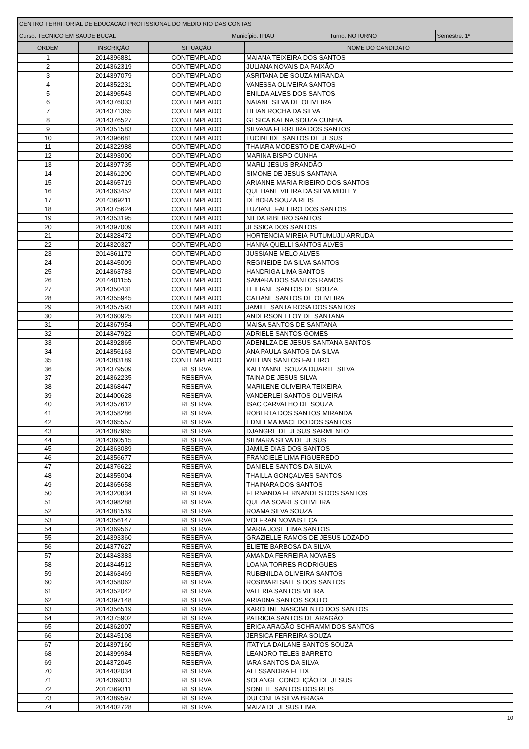| CENTRO TERRITORIAL DE EDUCACAO PROFISSIONAL DO MEDIO RIO DAS CONTAS | | | |
| Curso: TECNICO EM SAUDE BUCAL | Município: IPIAU | Turno: NOTURNO | Semestre: 1º |
| ORDEM | INSCRIÇÃO | SITUAÇÃO | NOME DO CANDIDATO |
| --- | --- | --- | --- |
| 1 | 2014396881 | CONTEMPLADO | MAIANA TEIXEIRA DOS SANTOS |
| 2 | 2014362319 | CONTEMPLADO | JULIANA NOVAIS DA PAIXÃO |
| 3 | 2014397079 | CONTEMPLADO | ASRITANA DE SOUZA MIRANDA |
| 4 | 2014352231 | CONTEMPLADO | VANESSA OLIVEIRA SANTOS |
| 5 | 2014396543 | CONTEMPLADO | ENILDA ALVES DOS SANTOS |
| 6 | 2014376033 | CONTEMPLADO | NAIANE SILVA DE OLIVEIRA |
| 7 | 2014371365 | CONTEMPLADO | LILIAN ROCHA DA SILVA |
| 8 | 2014376527 | CONTEMPLADO | GESICA KAENA SOUZA CUNHA |
| 9 | 2014351583 | CONTEMPLADO | SILVANA FERREIRA DOS SANTOS |
| 10 | 2014396681 | CONTEMPLADO | LUCINEIDE SANTOS DE JESUS |
| 11 | 2014322988 | CONTEMPLADO | THAIARA MODESTO DE CARVALHO |
| 12 | 2014393000 | CONTEMPLADO | MARINA BISPO CUNHA |
| 13 | 2014397735 | CONTEMPLADO | MARLI JESUS BRANDÃO |
| 14 | 2014361200 | CONTEMPLADO | SIMONE DE JESUS SANTANA |
| 15 | 2014365719 | CONTEMPLADO | ARIANNE MARIA RIBEIRO DOS SANTOS |
| 16 | 2014363452 | CONTEMPLADO | QUELIANE VIEIRA DA SILVA MIDLEY |
| 17 | 2014369211 | CONTEMPLADO | DÉBORA SOUZA REIS |
| 18 | 2014375624 | CONTEMPLADO | LUZIANE FALEIRO DOS SANTOS |
| 19 | 2014353195 | CONTEMPLADO | NILDA RIBEIRO SANTOS |
| 20 | 2014397009 | CONTEMPLADO | JESSICA DOS SANTOS |
| 21 | 2014328472 | CONTEMPLADO | HORTENCIA MIREIA PUTUMUJU ARRUDA |
| 22 | 2014320327 | CONTEMPLADO | HANNA QUELLI SANTOS ALVES |
| 23 | 2014361172 | CONTEMPLADO | JUSSIANE MELO ALVES |
| 24 | 2014345009 | CONTEMPLADO | REGINEIDE DA SILVA SANTOS |
| 25 | 2014363783 | CONTEMPLADO | HANDRIGA LIMA SANTOS |
| 26 | 2014401155 | CONTEMPLADO | SAMARA DOS SANTOS RAMOS |
| 27 | 2014350431 | CONTEMPLADO | LEILIANE SANTOS DE SOUZA |
| 28 | 2014355945 | CONTEMPLADO | CATIANE SANTOS DE OLIVEIRA |
| 29 | 2014357593 | CONTEMPLADO | JAMILE SANTA ROSA DOS SANTOS |
| 30 | 2014360925 | CONTEMPLADO | ANDERSON ELOY DE SANTANA |
| 31 | 2014367954 | CONTEMPLADO | MAISA SANTOS DE SANTANA |
| 32 | 2014347922 | CONTEMPLADO | ADRIELE SANTOS GOMES |
| 33 | 2014392865 | CONTEMPLADO | ADENILZA DE JESUS SANTANA SANTOS |
| 34 | 2014356163 | CONTEMPLADO | ANA PAULA SANTOS DA SILVA |
| 35 | 2014383189 | CONTEMPLADO | WILLIAN SANTOS FALEIRO |
| 36 | 2014379509 | RESERVA | KALLYANNE SOUZA DUARTE SILVA |
| 37 | 2014362235 | RESERVA | TAINA DE JESUS SILVA |
| 38 | 2014368447 | RESERVA | MARILENE OLIVEIRA TEIXEIRA |
| 39 | 2014400628 | RESERVA | VANDERLEI SANTOS OLIVEIRA |
| 40 | 2014357612 | RESERVA | ISAC CARVALHO DE SOUZA |
| 41 | 2014358286 | RESERVA | ROBERTA DOS SANTOS MIRANDA |
| 42 | 2014365557 | RESERVA | EDNELMA MACEDO DOS SANTOS |
| 43 | 2014387965 | RESERVA | DJANGRE DE JESUS SARMENTO |
| 44 | 2014360515 | RESERVA | SILMARA SILVA DE JESUS |
| 45 | 2014363089 | RESERVA | JAMILE DIAS DOS SANTOS |
| 46 | 2014356677 | RESERVA | FRANCIELE LIMA FIGUEREDO |
| 47 | 2014376622 | RESERVA | DANIELE SANTOS DA SILVA |
| 48 | 2014355004 | RESERVA | THAILLA GONÇALVES SANTOS |
| 49 | 2014365658 | RESERVA | THAINARA DOS SANTOS |
| 50 | 2014320834 | RESERVA | FERNANDA FERNANDES DOS SANTOS |
| 51 | 2014398288 | RESERVA | QUEZIA SOARES OLIVEIRA |
| 52 | 2014381519 | RESERVA | ROAMA SILVA SOUZA |
| 53 | 2014356147 | RESERVA | VOLFRAN NOVAIS EÇA |
| 54 | 2014369567 | RESERVA | MARIA JOSE LIMA SANTOS |
| 55 | 2014393360 | RESERVA | GRAZIELLE RAMOS DE JESUS LOZADO |
| 56 | 2014377627 | RESERVA | ELIETE BARBOSA DA SILVA |
| 57 | 2014348383 | RESERVA | AMANDA FERREIRA NOVAES |
| 58 | 2014344512 | RESERVA | LOANA TORRES RODRIGUES |
| 59 | 2014363469 | RESERVA | RUBENILDA OLIVEIRA SANTOS |
| 60 | 2014358062 | RESERVA | ROSIMARI SALES DOS SANTOS |
| 61 | 2014352042 | RESERVA | VALERIA SANTOS VIEIRA |
| 62 | 2014397148 | RESERVA | ARIADNA SANTOS SOUTO |
| 63 | 2014356519 | RESERVA | KAROLINE NASCIMENTO DOS SANTOS |
| 64 | 2014375902 | RESERVA | PATRICIA SANTOS DE ARAGÃO |
| 65 | 2014362007 | RESERVA | ERICA ARAGÃO SCHRAMM DOS SANTOS |
| 66 | 2014345108 | RESERVA | JERSICA FERREIRA SOUZA |
| 67 | 2014397160 | RESERVA | ITATYLA DAILANE SANTOS SOUZA |
| 68 | 2014399984 | RESERVA | LEANDRO TELES BARRETO |
| 69 | 2014372045 | RESERVA | IARA SANTOS DA SILVA |
| 70 | 2014402034 | RESERVA | ALESSANDRA FELIX |
| 71 | 2014369013 | RESERVA | SOLANGE CONCEIÇÃO DE JESUS |
| 72 | 2014369311 | RESERVA | SONETE SANTOS DOS REIS |
| 73 | 2014389597 | RESERVA | DULCINEIA SILVA BRAGA |
| 74 | 2014402728 | RESERVA | MAIZA DE JESUS LIMA |
10